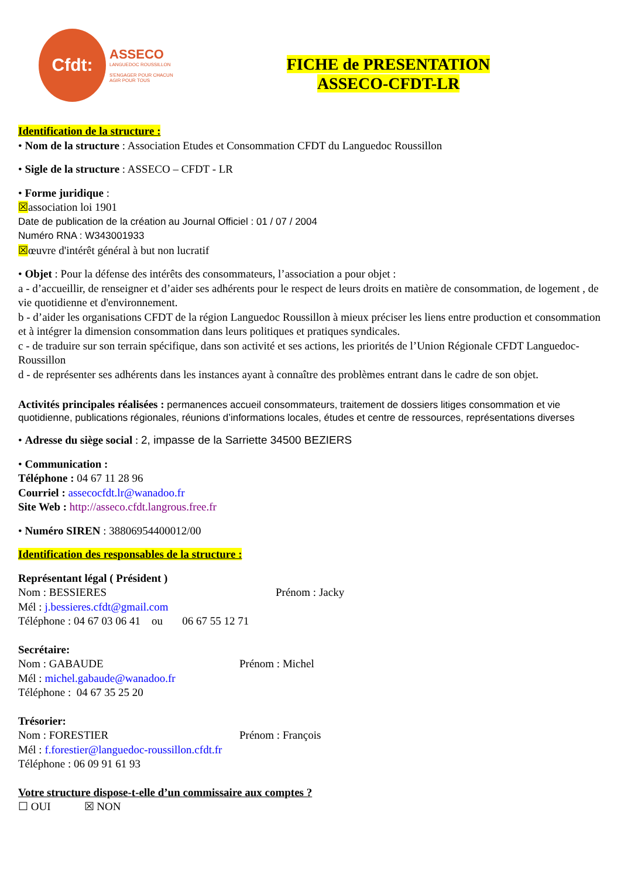Cfdt:
ASSECO
LANGUEDOC ROUSSILLON
S'ENGAGER POUR CHACUN
AGIR POUR TOUS
FICHE de PRESENTATION
ASSECO-CFDT-LR
Identification de la structure :
• Nom de la structure : Association Etudes et Consommation CFDT du Languedoc Roussillon
• Sigle de la structure : ASSECO – CFDT - LR
• Forme juridique :
☒association loi 1901
Date de publication de la création au Journal Officiel : 01 / 07 / 2004
Numéro RNA : W343001933
☒œuvre d'intérêt général à but non lucratif
• Objet : Pour la défense des intérêts des consommateurs, l’association a pour objet :
a - d’accueillir, de renseigner et d’aider ses adhérents pour le respect de leurs droits en matière de consommation, de logement , de vie quotidienne et d'environnement.
b - d’aider les organisations CFDT de la région Languedoc Roussillon à mieux préciser les liens entre production et consommation et à intégrer la dimension consommation dans leurs politiques et pratiques syndicales.
c - de traduire sur son terrain spécifique, dans son activité et ses actions, les priorités de l’Union Régionale CFDT Languedoc-Roussillon
d - de représenter ses adhérents dans les instances ayant à connaître des problèmes entrant dans le cadre de son objet.
Activités principales réalisées : permanences accueil consommateurs, traitement de dossiers litiges consommation et vie quotidienne, publications régionales, réunions d’informations locales, études et centre de ressources, représentations diverses
• Adresse du siège social : 2, impasse de la Sarriette 34500 BEZIERS
• Communication :
Téléphone : 04 67 11 28 96
Courriel : assecocfdt.lr@wanadoo.fr
Site Web : http://asseco.cfdt.langrous.free.fr
• Numéro SIREN : 38806954400012/00
Identification des responsables de la structure :
Représentant légal ( Président )
Nom : BESSIERES Prénom : Jacky
Mél : j.bessieres.cfdt@gmail.com
Téléphone : 04 67 03 06 41 ou 06 67 55 12 71
Secrétaire:
Nom : GABAUDE Prénom : Michel
Mél : michel.gabaude@wanadoo.fr
Téléphone : 04 67 35 25 20
Trésorier:
Nom : FORESTIER Prénom : François
Mél : f.forestier@languedoc-roussillon.cfdt.fr
Téléphone : 06 09 91 61 93
Votre structure dispose-t-elle d’un commissaire aux comptes ?
☐ OUI ☒ NON